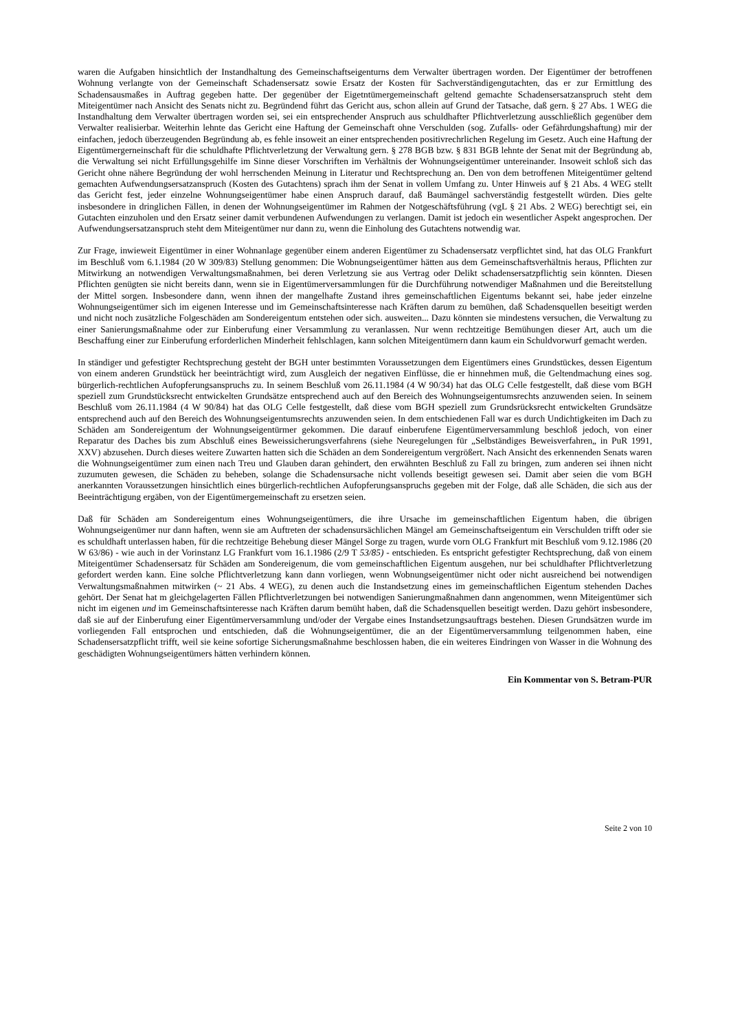waren die Aufgaben hinsichtlich der Instandhaltung des Gemeinschaftseigenturns dem Verwalter übertragen worden. Der Eigentümer der betroffenen Wohnung verlangte von der Gemeinschaft Schadensersatz sowie Ersatz der Kosten für Sachverständigengutachten, das er zur Ermittlung des Schadensausmaßes in Auftrag gegeben hatte. Der gegenüber der Eigetntümergemeinschaft geltend gemachte Schadensersatzanspruch steht dem Miteigentümer nach Ansicht des Senats nicht zu. Begründend führt das Gericht aus, schon allein auf Grund der Tatsache, daß gern. § 27 Abs. 1 WEG die Instandhaltung dem Verwalter übertragen worden sei, sei ein entsprechender Anspruch aus schuldhafter Pflichtverletzung ausschließlich gegenüber dem Verwalter realisierbar. Weiterhin lehnte das Gericht eine Haftung der Gemeinschaft ohne Verschulden (sog. Zufalls- oder Gefährdungshaftung) mir der einfachen, jedoch überzeugenden Begründung ab, es fehle insoweit an einer entsprechenden positivrechrlichen Regelung im Gesetz. Auch eine Haftung der Eigentümergerneinschaft für die schuldhafte Pflichtverletzung der Verwaltung gern. § 278 BGB bzw. § 831 BGB lehnte der Senat mit der Begründung ab, die Verwaltung sei nicht Erfüllungsgehilfe im Sinne dieser Vorschriften im Verhältnis der Wohnungseigentümer untereinander. Insoweit schloß sich das Gericht ohne nähere Begründung der wohl herrschenden Meinung in Literatur und Rechtsprechung an. Den von dem betroffenen Miteigentümer geltend gemachten Aufwendungsersatzanspruch (Kosten des Gutachtens) sprach ihm der Senat in vollem Umfang zu. Unter Hinweis auf § 21 Abs. 4 WEG stellt das Gericht fest, jeder einzelne Wohnungseigentümer habe einen Anspruch darauf, daß Baumängel sachverständig festgestellt würden. Dies gelte insbesondere in dringlichen Fällen, in denen der Wohnungseigentümer im Rahmen der Notgeschäftsführung (vgL § 21 Abs. 2 WEG) berechtigt sei, ein Gutachten einzuholen und den Ersatz seiner damit verbundenen Aufwendungen zu verlangen. Damit ist jedoch ein wesentlicher Aspekt angesprochen. Der Aufwendungsersatzanspruch steht dem Miteigentümer nur dann zu, wenn die Einholung des Gutachtens notwendig war.
Zur Frage, inwieweit Eigentümer in einer Wohnanlage gegenüber einem anderen Eigentümer zu Schadensersatz verpflichtet sind, hat das OLG Frankfurt im Beschluß vom 6.1.1984 (20 W 309/83) Stellung genommen: Die Wobnungseigentümer hätten aus dem Gemeinschaftsverhältnis heraus, Pflichten zur Mitwirkung an notwendigen Verwaltungsmaßnahmen, bei deren Verletzung sie aus Vertrag oder Delikt schadensersatzpflichtig sein könnten. Diesen Pflichten genügten sie nicht bereits dann, wenn sie in Eigentümerversammlungen für die Durchführung notwendiger Maßnahmen und die Bereitstellung der Mittel sorgen. Insbesondere dann, wenn ihnen der mangelhafte Zustand ihres gemeinschaftlichen Eigentums bekannt sei, habe jeder einzelne Wohnungseigentümer sich im eigenen Interesse und im Gemeinschaftsinteresse nach Kräften darum zu bemühen, daß Schadensquellen beseitigt werden und nicht noch zusätzliche Folgeschäden am Sondereigentum entstehen oder sich. ausweiten... Dazu könnten sie mindestens versuchen, die Verwaltung zu einer Sanierungsmaßnahme oder zur Einberufung einer Versammlung zu veranlassen. Nur wenn rechtzeitige Bemühungen dieser Art, auch um die Beschaffung einer zur Einberufung erforderlichen Minderheit fehlschlagen, kann solchen Miteigentümern dann kaum ein Schuldvorwurf gemacht werden.
In ständiger und gefestigter Rechtsprechung gesteht der BGH unter bestimmten Voraussetzungen dem Eigentümers eines Grundstückes, dessen Eigentum von einem anderen Grundstück her beeinträchtigt wird, zum Ausgleich der negativen Einflüsse, die er hinnehmen muß, die Geltendmachung eines sog. bürgerlich-rechtlichen Aufopferungsanspruchs zu. In seinem Beschluß vom 26.11.1984 (4 W 90/34) hat das OLG Celle festgestellt, daß diese vom BGH speziell zum Grundstücksrecht entwickelten Grundsätze entsprechend auch auf den Bereich des Wohnungseigentumsrechts anzuwenden seien. In seinem Beschluß vom 26.11.1984 (4 W 90/84) hat das OLG Celle festgestellt, daß diese vom BGH speziell zum Grundsrücksrecht entwickelten Grundsätze entsprechend auch auf den Bereich des Wohnungseigentumsrechts anzuwenden seien. In dem entschiedenen Fall war es durch Undichtigkeiten im Dach zu Schäden am Sondereigentum der Wohnungseigentürmer gekommen. Die darauf einberufene Eigentümerversammlung beschloß jedoch, von einer Reparatur des Daches bis zum Abschluß eines Beweissicherungsverfahrens (siehe Neuregelungen für „Selbständiges Beweisverfahren„ in PuR 1991, XXV) abzusehen. Durch dieses weitere Zuwarten hatten sich die Schäden an dem Sondereigentum vergrößert. Nach Ansicht des erkennenden Senats waren die Wohnungseigentümer zum einen nach Treu und Glauben daran gehindert, den erwähnten Beschluß zu Fall zu bringen, zum anderen sei ihnen nicht zuzumuten gewesen, die Schäden zu beheben, solange die Schadensursache nicht vollends beseitigt gewesen sei. Damit aber seien die vom BGH anerkannten Voraussetzungen hinsichtlich eines bürgerlich-rechtlichen Aufopferungsanspruchs gegeben mit der Folge, daß alle Schäden, die sich aus der Beeinträchtigung ergäben, von der Eigentümergemeinschaft zu ersetzen seien.
Daß für Schäden am Sondereigentum eines Wohnungseigentümers, die ihre Ursache im gemeinschaftlichen Eigentum haben, die übrigen Wohnungseigenümer nur dann haften, wenn sie am Auftreten der schadensursächlichen Mängel am Gemeinschaftseigentum ein Verschulden trifft oder sie es schuldhaft unterlassen haben, für die rechtzeitige Behebung dieser Mängel Sorge zu tragen, wurde vorn OLG Frankfurt mit Beschluß vom 9.12.1986 (20 W 63/86) - wie auch in der Vorinstanz LG Frankfurt vom 16.1.1986 (2/9 T 53/85) - entschieden. Es entspricht gefestigter Rechtsprechung, daß von einem Miteigentümer Schadensersatz für Schäden am Sondereigenum, die vom gemeinschaftlichen Eigentum ausgehen, nur bei schuldhafter Pflichtverletzung gefordert werden kann. Eine solche Pflichtverletzung kann dann vorliegen, wenn Wobnungseigentümer nicht oder nicht ausreichend bei notwendigen Verwaltungsmaßnahmen mitwirken (~ 21 Abs. 4 WEG), zu denen auch die Instandsetzung eines im gemeinschaftlichen Eigentum stehenden Daches gehört. Der Senat hat m gleichgelagerten Fällen Pflichtverletzungen bei notwendigen Sanierungmaßnahmen dann angenommen, wenn Miteigentümer sich nicht im eigenen und im Gemeinschaftsinteresse nach Kräften darum bemüht haben, daß die Schadensquellen beseitigt werden. Dazu gehört insbesondere, daß sie auf der Einberufung einer Eigentümerversammlung und/oder der Vergabe eines Instandsetzungsauftrags bestehen. Diesen Grundsätzen wurde im vorliegenden Fall entsprochen und entschieden, daß die Wohnungseigentümer, die an der Eigentümerversammlung teilgenommen haben, eine Schadensersatzpflicht trifft, weil sie keine sofortige Sicherungsmaßnahme beschlossen haben, die ein weiteres Eindringen von Wasser in die Wohnung des geschädigten Wohnungseigentümers hätten verhindern können.
Ein Kommentar von S. Betram-PUR
Seite 2 von 10